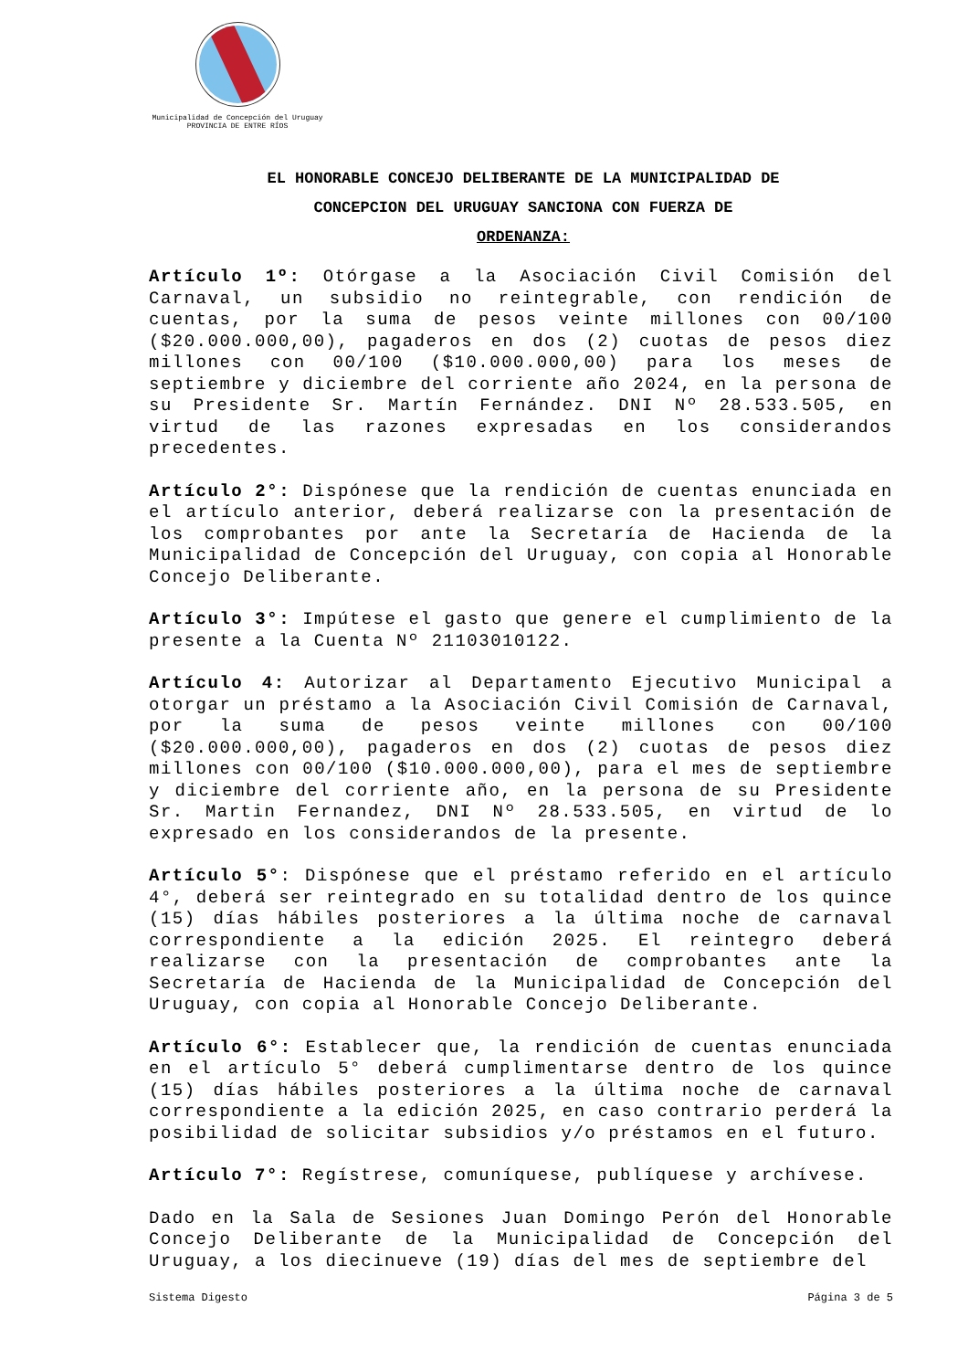Municipalidad de Concepción del Uruguay
PROVINCIA DE ENTRE RÍOS
EL HONORABLE CONCEJO DELIBERANTE DE LA MUNICIPALIDAD DE
CONCEPCION DEL URUGUAY SANCIONA CON FUERZA DE
ORDENANZA:
Artículo 1º: Otórgase a la Asociación Civil Comisión del Carnaval, un subsidio no reintegrable, con rendición de cuentas, por la suma de pesos veinte millones con 00/100 ($20.000.000,00), pagaderos en dos (2) cuotas de pesos diez millones con 00/100 ($10.000.000,00) para los meses de septiembre y diciembre del corriente año 2024, en la persona de su Presidente Sr. Martín Fernández. DNI Nº 28.533.505, en virtud de las razones expresadas en los considerandos precedentes.
Artículo 2°: Dispónese que la rendición de cuentas enunciada en el artículo anterior, deberá realizarse con la presentación de los comprobantes por ante la Secretaría de Hacienda de la Municipalidad de Concepción del Uruguay, con copia al Honorable Concejo Deliberante.
Artículo 3°: Impútese el gasto que genere el cumplimiento de la presente a la Cuenta Nº 21103010122.
Artículo 4: Autorizar al Departamento Ejecutivo Municipal a otorgar un préstamo a la Asociación Civil Comisión de Carnaval, por la suma de pesos veinte millones con 00/100 ($20.000.000,00), pagaderos en dos (2) cuotas de pesos diez millones con 00/100 ($10.000.000,00), para el mes de septiembre y diciembre del corriente año, en la persona de su Presidente Sr. Martin Fernandez, DNI Nº 28.533.505, en virtud de lo expresado en los considerandos de la presente.
Artículo 5°: Dispónese que el préstamo referido en el artículo 4°, deberá ser reintegrado en su totalidad dentro de los quince (15) días hábiles posteriores a la última noche de carnaval correspondiente a la edición 2025. El reintegro deberá realizarse con la presentación de comprobantes ante la Secretaría de Hacienda de la Municipalidad de Concepción del Uruguay, con copia al Honorable Concejo Deliberante.
Artículo 6°: Establecer que, la rendición de cuentas enunciada en el artículo 5° deberá cumplimentarse dentro de los quince (15) días hábiles posteriores a la última noche de carnaval correspondiente a la edición 2025, en caso contrario perderá la posibilidad de solicitar subsidios y/o préstamos en el futuro.
Artículo 7°: Regístrese, comuníquese, publíquese y archívese.
Dado en la Sala de Sesiones Juan Domingo Perón del Honorable Concejo Deliberante de la Municipalidad de Concepción del Uruguay, a los diecinueve (19) días del mes de septiembre del
Sistema Digesto Página 3 de 5